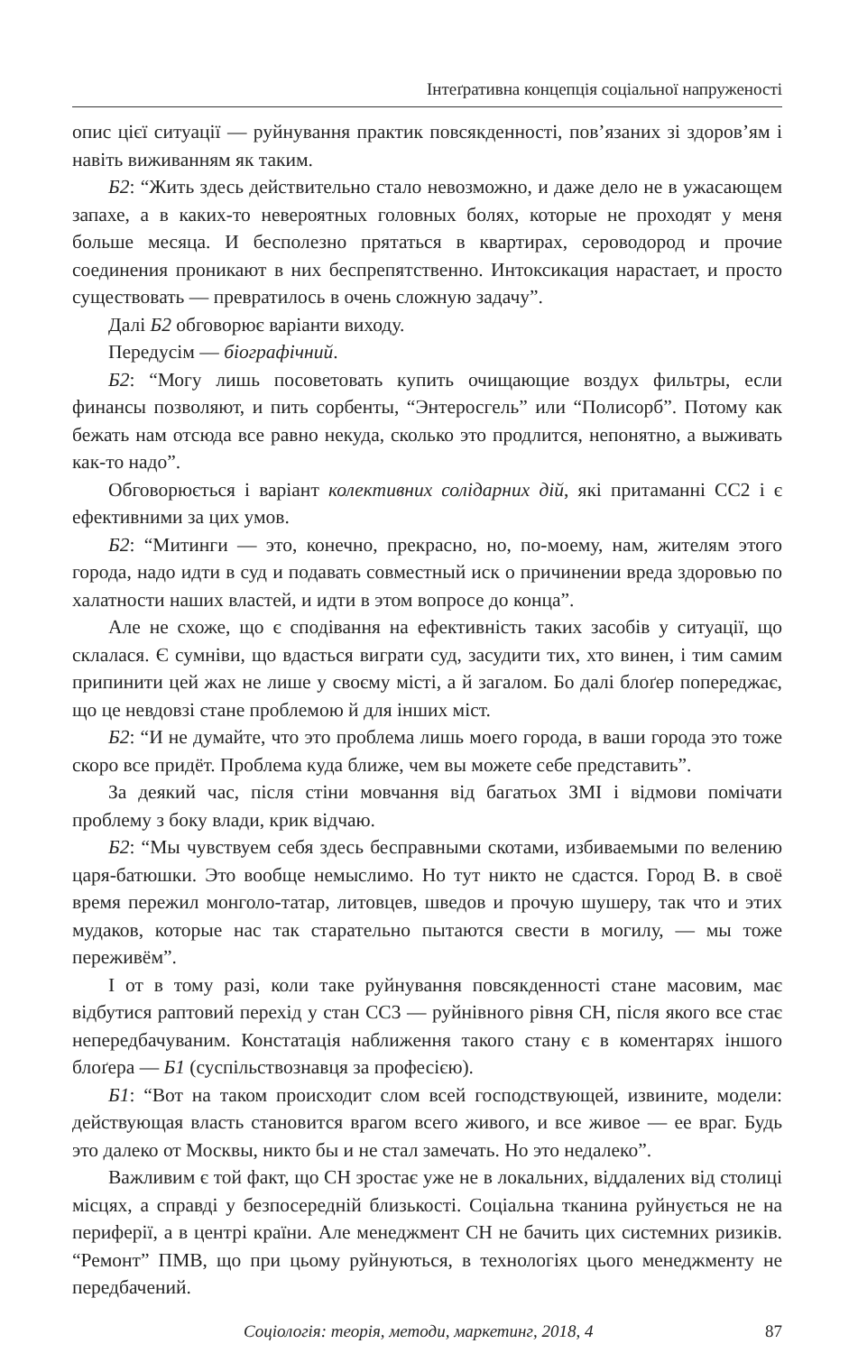Інтеґративна концепція соціальної напруженості
опис цієї ситуації — руйнування практик повсякденності, пов’язаних зі здоров’ям і навіть виживанням як таким.
Б2: “Жить здесь действительно стало невозможно, и даже дело не в ужасающем запахе, а в каких-то невероятных головных болях, которые не проходят у меня больше месяца. И бесполезно прятаться в квартирах, сероводород и прочие соединения проникают в них беспрепятственно. Интоксикация нарастает, и просто существовать — превратилось в очень сложную задачу”.
Далі Б2 обговорює варіанти виходу.
Передусім — біографічний.
Б2: “Могу лишь посоветовать купить очищающие воздух фильтры, если финансы позволяют, и пить сорбенты, “Энтеросгель” или “Полисорб”. Потому как бежать нам отсюда все равно некуда, сколько это продлится, непонятно, а выживать как-то надо”.
Обговорюється і варіант колективних солідарних дій, які притаманні СС2 і є ефективними за цих умов.
Б2: “Митинги — это, конечно, прекрасно, но, по-моему, нам, жителям этого города, надо идти в суд и подавать совместный иск о причинении вреда здоровью по халатности наших властей, и идти в этом вопросе до конца”.
Але не схоже, що є сподівання на ефективність таких засобів у ситуації, що склалася. Є сумніви, що вдасться виграти суд, засудити тих, хто винен, і тим самим припинити цей жах не лише у своєму місті, а й загалом. Бо далі блоґер попереджає, що це невдовзі стане проблемою й для інших міст.
Б2: “И не думайте, что это проблема лишь моего города, в ваши города это тоже скоро все придёт. Проблема куда ближе, чем вы можете себе представить”.
За деякий час, після стіни мовчання від багатьох ЗМІ і відмови помічати проблему з боку влади, крик відчаю.
Б2: “Мы чувствуем себя здесь бесправными скотами, избиваемыми по велению царя-батюшки. Это вообще немыслимо. Но тут никто не сдастся. Город В. в своё время пережил монголо-татар, литовцев, шведов и прочую шушеру, так что и этих мудаков, которые нас так старательно пытаются свести в могилу, — мы тоже переживём”.
І от в тому разі, коли таке руйнування повсякденності стане масовим, має відбутися раптовий перехід у стан СС3 — руйнівного рівня СН, після якого все стає непередбачуваним. Констатація наближення такого стану є в коментарях іншого блоґера — Б1 (суспільствознавця за професією).
Б1: “Вот на таком происходит слом всей господствующей, извините, модели: действующая власть становится врагом всего живого, и все живое — ее враг. Будь это далеко от Москвы, никто бы и не стал замечать. Но это недалеко”.
Важливим є той факт, що СН зростає уже не в локальних, віддалених від столиці місцях, а справді у безпосередній близькості. Соціальна тканина руйнується не на периферії, а в центрі країни. Але менеджмент СН не бачить цих системних ризиків. “Ремонт” ПМВ, що при цьому руйнуються, в технологіях цього менеджменту не передбачений.
Соціологія: теорія, методи, маркетинг, 2018, 4 87